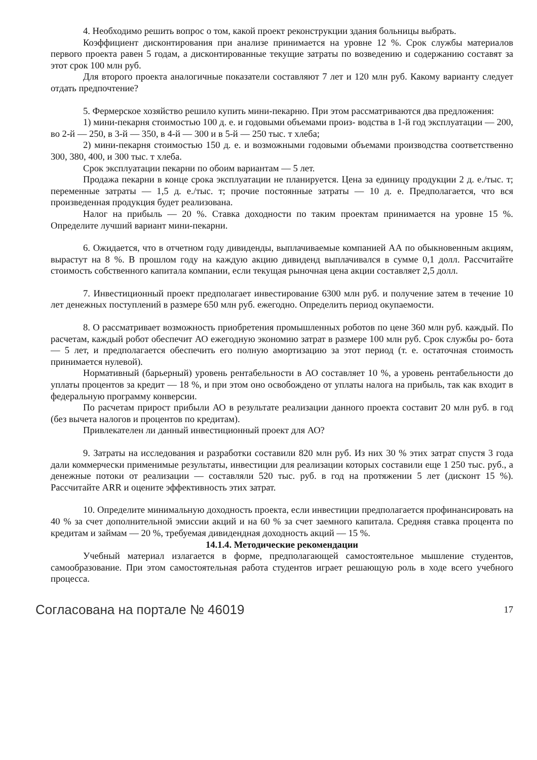4. Необходимо решить вопрос о том, какой проект реконструкции здания больницы выбрать.
Коэффициент дисконтирования при анализе принимается на уровне 12 %. Срок службы материалов первого проекта равен 5 годам, а дисконтированные текущие затраты по возведению и содержанию составят за этот срок 100 млн руб.
Для второго проекта аналогичные показатели составляют 7 лет и 120 млн руб. Какому варианту следует отдать предпочтение?
5. Фермерское хозяйство решило купить мини-пекарню. При этом рассматриваются два предложения:
1) мини-пекарня стоимостью 100 д. е. и годовыми объемами произ- водства в 1-й год эксплуатации — 200, во 2-й — 250, в 3-й — 350, в 4-й — 300 и в 5-й — 250 тыс. т хлеба;
2) мини-пекарня стоимостью 150 д. е. и возможными годовыми объемами производства соответственно 300, 380, 400, и 300 тыс. т хлеба.
Срок эксплуатации пекарни по обоим вариантам — 5 лет.
Продажа пекарни в конце срока эксплуатации не планируется. Цена за единицу продукции 2 д. е./тыс. т; переменные затраты — 1,5 д. е./тыс. т; прочие постоянные затраты — 10 д. е. Предполагается, что вся произведенная продукция будет реализована.
Налог на прибыль — 20 %. Ставка доходности по таким проектам принимается на уровне 15 %. Определите лучший вариант мини-пекарни.
6. Ожидается, что в отчетном году дивиденды, выплачиваемые компанией АА по обыкновенным акциям, вырастут на 8 %. В прошлом году на каждую акцию дивиденд выплачивался в сумме 0,1 долл. Рассчитайте стоимость собственного капитала компании, если текущая рыночная цена акции составляет 2,5 долл.
7. Инвестиционный проект предполагает инвестирование 6300 млн руб. и получение затем в течение 10 лет денежных поступлений в размере 650 млн руб. ежегодно. Определить период окупаемости.
8. О рассматривает возможность приобретения промышленных роботов по цене 360 млн руб. каждый. По расчетам, каждый робот обеспечит АО ежегодную экономию затрат в размере 100 млн руб. Срок службы ро- бота — 5 лет, и предполагается обеспечить его полную амортизацию за этот период (т. е. остаточная стоимость принимается нулевой).
Нормативный (барьерный) уровень рентабельности в АО составляет 10 %, а уровень рентабельности до уплаты процентов за кредит — 18 %, и при этом оно освобождено от уплаты налога на прибыль, так как входит в федеральную программу конверсии.
По расчетам прирост прибыли АО в результате реализации данного проекта составит 20 млн руб. в год (без вычета налогов и процентов по кредитам).
Привлекателен ли данный инвестиционный проект для АО?
9. Затраты на исследования и разработки составили 820 млн руб. Из них 30 % этих затрат спустя 3 года дали коммерчески применимые результаты, инвестиции для реализации которых составили еще 1 250 тыс. руб., а денежные потоки от реализации — составляли 520 тыс. руб. в год на протяжении 5 лет (дисконт 15 %). Рассчитайте ARR и оцените эффективность этих затрат.
10. Определите минимальную доходность проекта, если инвестиции предполагается профинансировать на 40 % за счет дополнительной эмиссии акций и на 60 % за счет заемного капитала. Средняя ставка процента по кредитам и займам — 20 %, требуемая дивидендная доходность акций — 15 %.
14.1.4. Методические рекомендации
Учебный материал излагается в форме, предполагающей самостоятельное мышление студентов, самообразование. При этом самостоятельная работа студентов играет решающую роль в ходе всего учебного процесса.
Согласована на портале № 46019 17